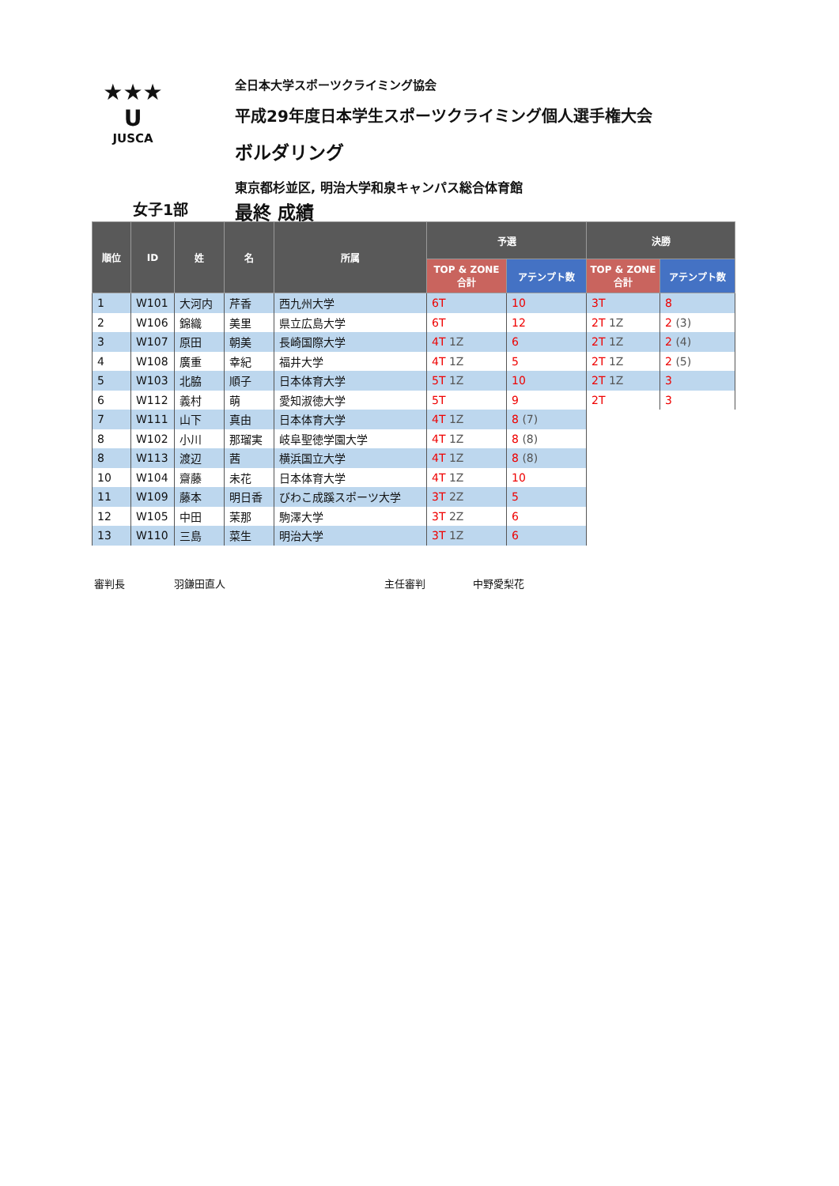★★★
U
JUSCA
全日本大学スポーツクライミング協会
平成29年度日本学生スポーツクライミング個人選手権大会
ボルダリング
東京都杉並区, 明治大学和泉キャンパス総合体育館
女子1部 最終 成績
| 順位 | ID | 姓 | 名 | 所属 | 予選 | | 決勝 | |
| --- | --- | --- | --- | --- | --- | --- | --- | --- |
| | | | | | TOP & ZONE 合計 | アテンプト数 | TOP & ZONE 合計 | アテンプト数 |
| 1 | W101 | 大河内 | 芹香 | 西九州大学 | 6T | 10 | 3T | 8 |
| 2 | W106 | 錦織 | 美里 | 県立広島大学 | 6T | 12 | 2T 1Z | 2 (3) |
| 3 | W107 | 原田 | 朝美 | 長崎国際大学 | 4T 1Z | 6 | 2T 1Z | 2 (4) |
| 4 | W108 | 廣重 | 幸紀 | 福井大学 | 4T 1Z | 5 | 2T 1Z | 2 (5) |
| 5 | W103 | 北脇 | 順子 | 日本体育大学 | 5T 1Z | 10 | 2T 1Z | 3 |
| 6 | W112 | 義村 | 萌 | 愛知淑徳大学 | 5T | 9 | 2T | 3 |
| 7 | W111 | 山下 | 真由 | 日本体育大学 | 4T 1Z | 8 (7) | | |
| 8 | W102 | 小川 | 那瑠実 | 岐阜聖徳学園大学 | 4T 1Z | 8 (8) | | |
| 8 | W113 | 渡辺 | 茜 | 横浜国立大学 | 4T 1Z | 8 (8) | | |
| 10 | W104 | 齋藤 | 未花 | 日本体育大学 | 4T 1Z | 10 | | |
| 11 | W109 | 藤本 | 明日香 | びわこ成蹊スポーツ大学 | 3T 2Z | 5 | | |
| 12 | W105 | 中田 | 茉那 | 駒澤大学 | 3T 2Z | 6 | | |
| 13 | W110 | 三島 | 菜生 | 明治大学 | 3T 1Z | 6 | | |
審判長 羽鎌田直人 主任審判 中野愛梨花